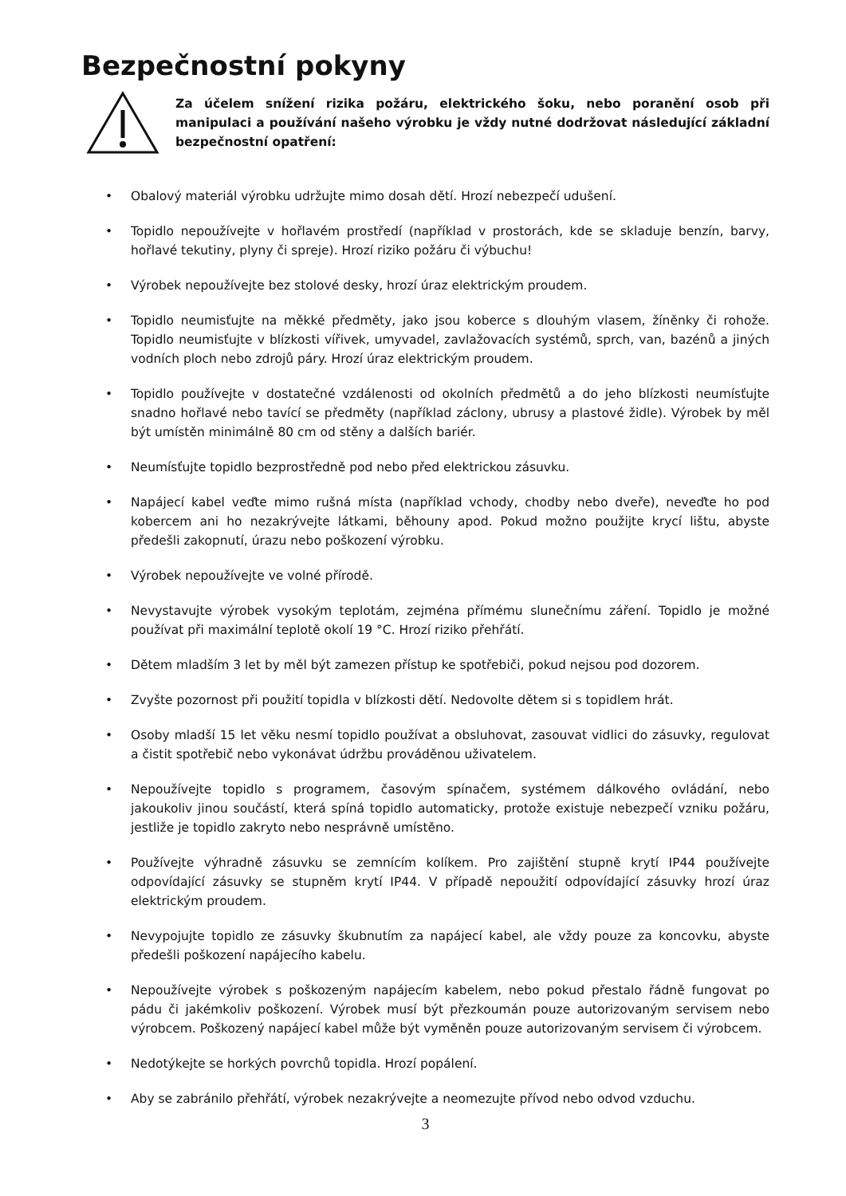Bezpečnostní pokyny
Za účelem snížení rizika požáru, elektrického šoku, nebo poranění osob při manipulaci a používání našeho výrobku je vždy nutné dodržovat následující základní bezpečnostní opatření:
• Obalový materiál výrobku udržujte mimo dosah dětí. Hrozí nebezpečí udušení.
• Topidlo nepoužívejte v hořlavém prostředí (například v prostorách, kde se skladuje benzín, barvy, hořlavé tekutiny, plyny či spreje). Hrozí riziko požáru či výbuchu!
• Výrobek nepoužívejte bez stolové desky, hrozí úraz elektrickým proudem.
• Topidlo neumisťujte na měkké předměty, jako jsou koberce s dlouhým vlasem, žíněnky či rohože. Topidlo neumisťujte v blízkosti vířivek, umyvadel, zavlažovacích systémů, sprch, van, bazénů a jiných vodních ploch nebo zdrojů páry. Hrozí úraz elektrickým proudem.
• Topidlo používejte v dostatečné vzdálenosti od okolních předmětů a do jeho blízkosti neumísťujte snadno hořlavé nebo tavící se předměty (například záclony, ubrusy a plastové židle). Výrobek by měl být umístěn minimálně 80 cm od stěny a dalších bariér.
• Neumísťujte topidlo bezprostředně pod nebo před elektrickou zásuvku.
• Napájecí kabel veďte mimo rušná místa (například vchody, chodby nebo dveře), neveďte ho pod kobercem ani ho nezakrývejte látkami, běhouny apod. Pokud možno použijte krycí lištu, abyste předešli zakopnutí, úrazu nebo poškození výrobku.
• Výrobek nepoužívejte ve volné přírodě.
• Nevystavujte výrobek vysokým teplotám, zejména přímému slunečnímu záření. Topidlo je možné používat při maximální teplotě okolí 19 °C. Hrozí riziko přehřátí.
• Dětem mladším 3 let by měl být zamezen přístup ke spotřebiči, pokud nejsou pod dozorem.
• Zvyšte pozornost při použití topidla v blízkosti dětí. Nedovolte dětem si s topidlem hrát.
• Osoby mladší 15 let věku nesmí topidlo používat a obsluhovat, zasouvat vidlici do zásuvky, regulovat a čistit spotřebič nebo vykonávat údržbu prováděnou uživatelem.
• Nepoužívejte topidlo s programem, časovým spínačem, systémem dálkového ovládání, nebo jakoukoliv jinou součástí, která spíná topidlo automaticky, protože existuje nebezpečí vzniku požáru, jestliže je topidlo zakryto nebo nesprávně umístěno.
• Používejte výhradně zásuvku se zemnícím kolíkem. Pro zajištění stupně krytí IP44 používejte odpovídající zásuvky se stupněm krytí IP44. V případě nepoužití odpovídající zásuvky hrozí úraz elektrickým proudem.
• Nevypojujte topidlo ze zásuvky škubnutím za napájecí kabel, ale vždy pouze za koncovku, abyste předešli poškození napájecího kabelu.
• Nepoužívejte výrobek s poškozeným napájecím kabelem, nebo pokud přestalo řádně fungovat po pádu či jakémkoliv poškození. Výrobek musí být přezkoumán pouze autorizovaným servisem nebo výrobcem. Poškozený napájecí kabel může být vyměněn pouze autorizovaným servisem či výrobcem.
• Nedotýkejte se horkých povrchů topidla. Hrozí popálení.
• Aby se zabránilo přehřátí, výrobek nezakrývejte a neomezujte přívod nebo odvod vzduchu.
3